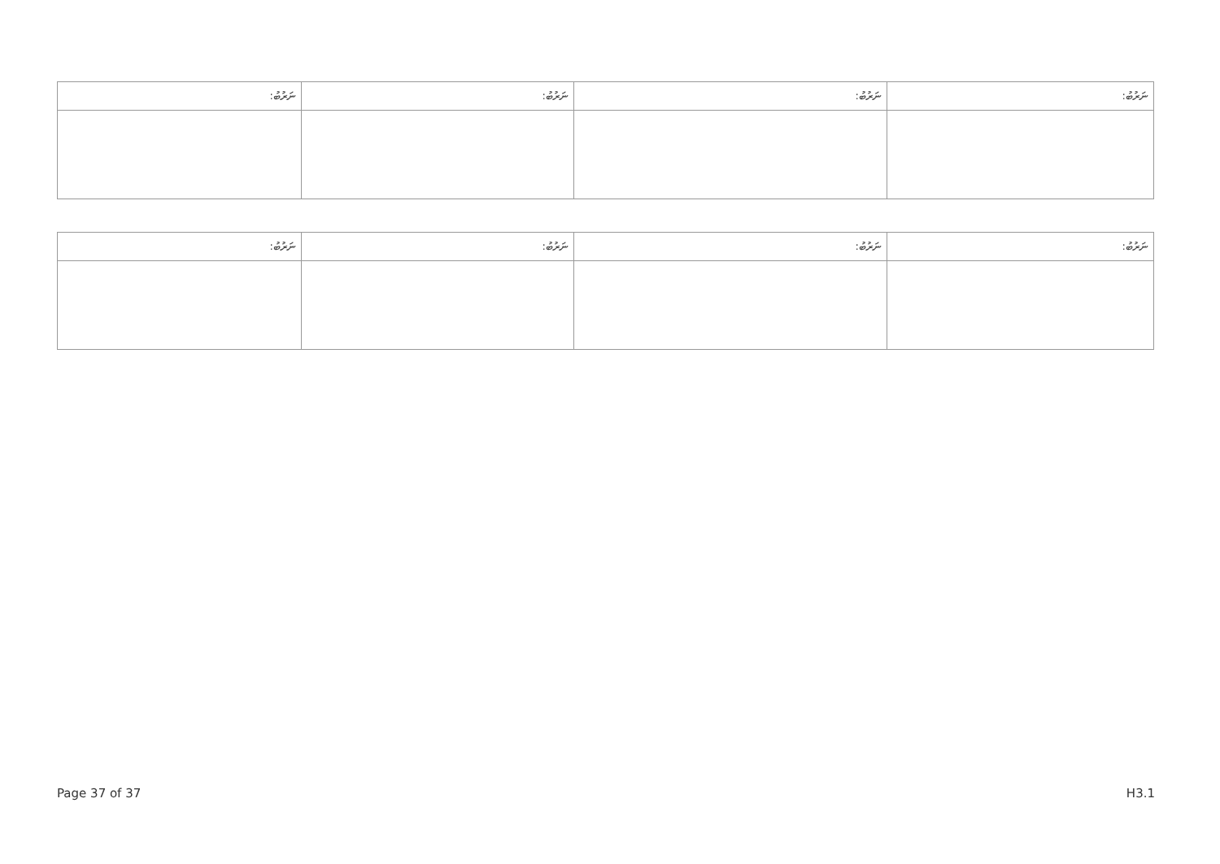| ނަރުބު: | ނަރުބު: | ނަރުބު: | ނަރުބު: |
| --- | --- | --- | --- |
| ނަރުބު: | ނަރުބު: | ނަރުބު: | ނަރުބު: |
| --- | --- | --- | --- |
Page 37 of 37 H3.1